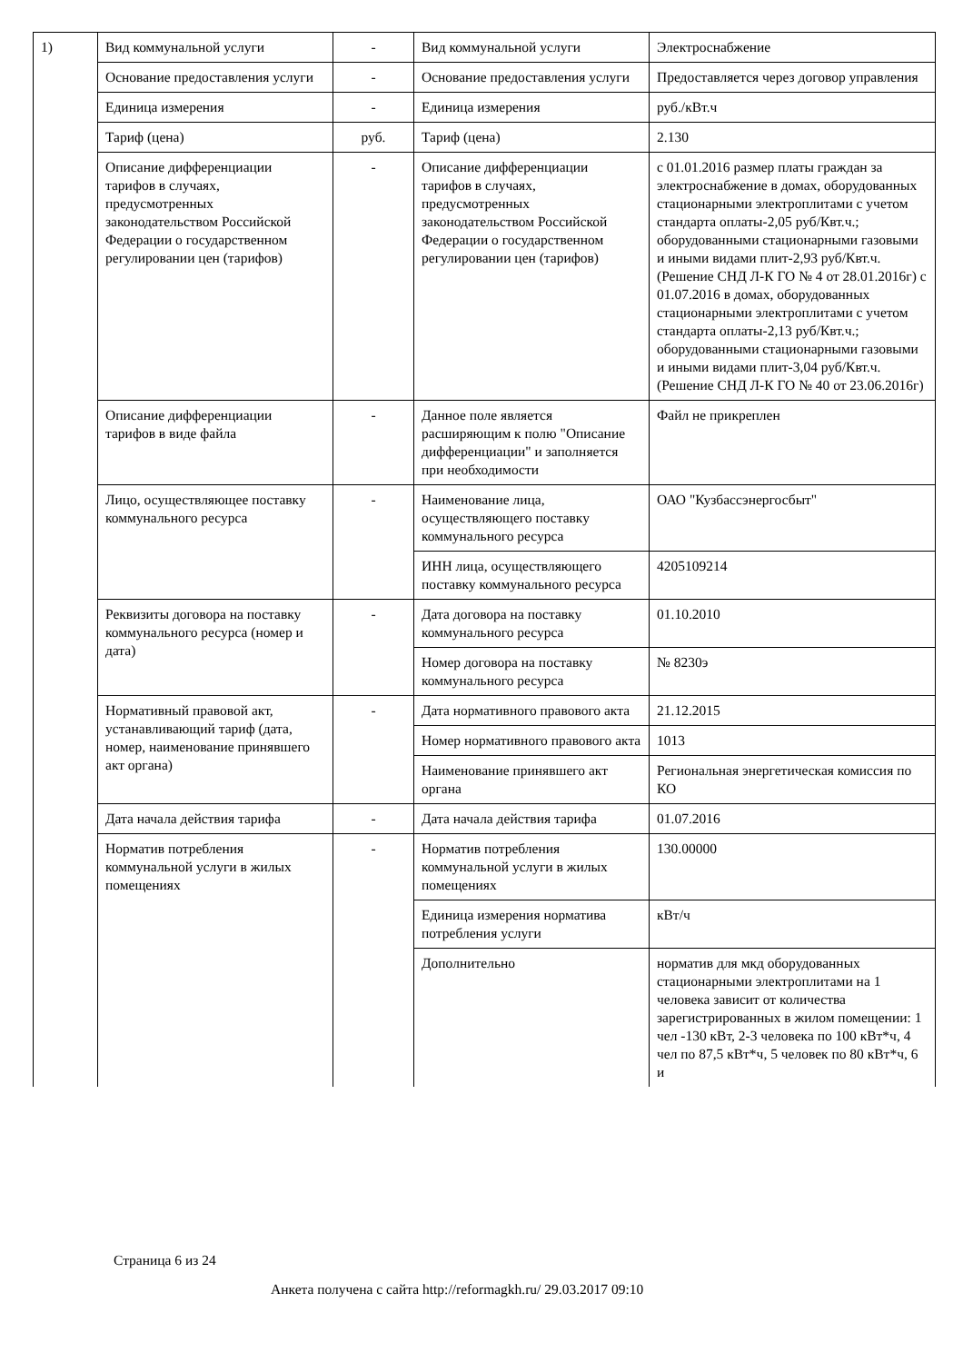| 1) | Вид коммунальной услуги | - | Вид коммунальной услуги | Электроснабжение |
| | Основание предоставления услуги | - | Основание предоставления услуги | Предоставляется через договор управления |
| | Единица измерения | - | Единица измерения | руб./кВт.ч |
| | Тариф (цена) | руб. | Тариф (цена) | 2.130 |
| | Описание дифференциации тарифов в случаях, предусмотренных законодательством Российской Федерации о государственном регулировании цен (тарифов) | - | Описание дифференциации тарифов в случаях, предусмотренных законодательством Российской Федерации о государственном регулировании цен (тарифов) | с 01.01.2016 размер платы граждан за электроснабжение в домах, оборудованных стационарными электроплитами с учетом стандарта оплаты-2,05 руб/Квт.ч.; оборудованными стационарными газовыми и иными видами плит-2,93 руб/Квт.ч. (Решение СНД Л-К ГО № 4 от 28.01.2016г) с 01.07.2016 в домах, оборудованных стационарными электроплитами с учетом стандарта оплаты-2,13 руб/Квт.ч.; оборудованными стационарными газовыми и иными видами плит-3,04 руб/Квт.ч. (Решение СНД Л-К ГО № 40 от 23.06.2016г) |
| | Описание дифференциации тарифов в виде файла | - | Данное поле является расширяющим к полю "Описание дифференциации" и заполняется при необходимости | Файл не прикреплен |
| | Лицо, осуществляющее поставку коммунального ресурса | - | Наименование лица, осуществляющего поставку коммунального ресурса | ОАО "Кузбассэнергосбыт" |
| | | | ИНН лица, осуществляющего поставку коммунального ресурса | 4205109214 |
| | Реквизиты договора на поставку коммунального ресурса (номер и дата) | - | Дата договора на поставку коммунального ресурса | 01.10.2010 |
| | | | Номер договора на поставку коммунального ресурса | № 8230э |
| | Нормативный правовой акт, устанавливающий тариф (дата, номер, наименование принявшего акт органа) | - | Дата нормативного правового акта | 21.12.2015 |
| | | | Номер нормативного правового акта | 1013 |
| | | | Наименование принявшего акт органа | Региональная энергетическая комиссия по КО |
| | Дата начала действия тарифа | - | Дата начала действия тарифа | 01.07.2016 |
| | Норматив потребления коммунальной услуги в жилых помещениях | - | Норматив потребления коммунальной услуги в жилых помещениях | 130.00000 |
| | | | Единица измерения норматива потребления услуги | кВт/ч |
| | | | Дополнительно | норматив для мкд оборудованных стационарными электроплитами на 1 человека зависит от количества зарегистрированных в жилом помещении: 1 чел -130 кВт, 2-3 человека по 100 кВт*ч, 4 чел по 87,5 кВт*ч, 5 человек по 80 кВт*ч, 6 и |
Страница 6 из 24
Анкета получена с сайта http://reformagkh.ru/ 29.03.2017 09:10